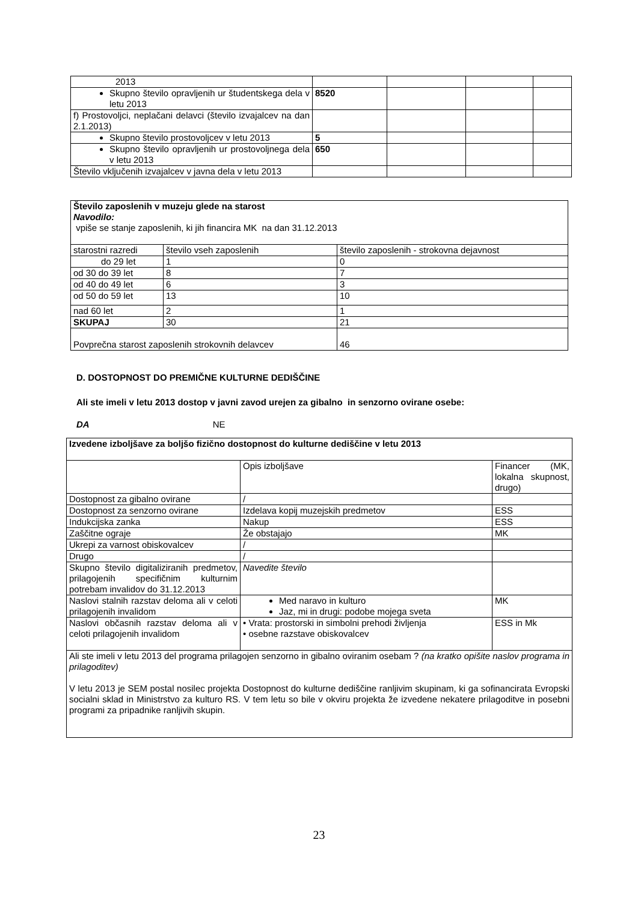| 2013 | | | | |
| Skupno število opravljenih ur študentskega dela v letu 2013 | 8520 | | | |
| f) Prostovoljci, neplačani delavci (število izvajalcev na dan 2.1.2013) | | | | |
| Skupno število prostovoljcev v letu 2013 | 5 | | | |
| Skupno število opravljenih ur prostovoljnega dela v letu 2013 | 650 | | | |
| Število vključenih izvajalcev v javna dela v letu 2013 | | | | |
| Število zaposlenih v muzeju glede na starost Navodilo: vpiše se stanje zaposlenih, ki jih financira MK na dan 31.12.2013 | | |
| starostni razredi | število vseh zaposlenih | število zaposlenih - strokovna dejavnost |
| do 29 let | 1 | 0 |
| od 30 do 39 let | 8 | 7 |
| od 40 do 49 let | 6 | 3 |
| od 50 do 59 let | 13 | 10 |
| nad 60 let | 2 | 1 |
| SKUPAJ | 30 | 21 |
| Povprečna starost zaposlenih strokovnih delavcev | | 46 |
D. DOSTOPNOST DO PREMIČNE KULTURNE DEDIŠČINE
Ali ste imeli v letu 2013 dostop v javni zavod urejen za gibalno in senzorno ovirane osebe:
DA NE
| Izvedene izboljšave za boljšo fizično dostopnost do kulturne dediščine v letu 2013 | | |
| | Opis izboljšave | Financer (MK, lokalna skupnost, drugo) |
| Dostopnost za gibalno ovirane | / | |
| Dostopnost za senzorno ovirane | Izdelava kopij muzejskih predmetov | ESS |
| Indukcijska zanka | Nakup | ESS |
| Zaščitne ograje | Že obstajajo | MK |
| Ukrepi za varnost obiskovalcev | / | |
| Drugo | / | |
| Skupno število digitaliziranih predmetov, prilagojenih specifičnim kulturnim potrebam invalidov do 31.12.2013 | Navedite število | |
| Naslovi stalnih razstav deloma ali v celoti prilagojenih invalidom | Med naravo in kulturo Jaz, mi in drugi: podobe mojega sveta | MK |
| Naslovi občasnih razstav deloma ali v celoti prilagojenih invalidom | • Vrata: prostorski in simbolni prehodi življenja • osebne razstave obiskovalcev | ESS in Mk |
| Ali ste imeli v letu 2013 del programa prilagojen senzorno in gibalno oviranim osebam ? (na kratko opišite naslov programa in prilagoditev) V letu 2013 je SEM postal nosilec projekta Dostopnost do kulturne dediščine ranljivim skupinam, ki ga sofinancirata Evropski socialni sklad in Ministrstvo za kulturo RS. V tem letu so bile v okviru projekta že izvedene nekatere prilagoditve in posebni programi za pripadnike ranljivih skupin. | | |
23